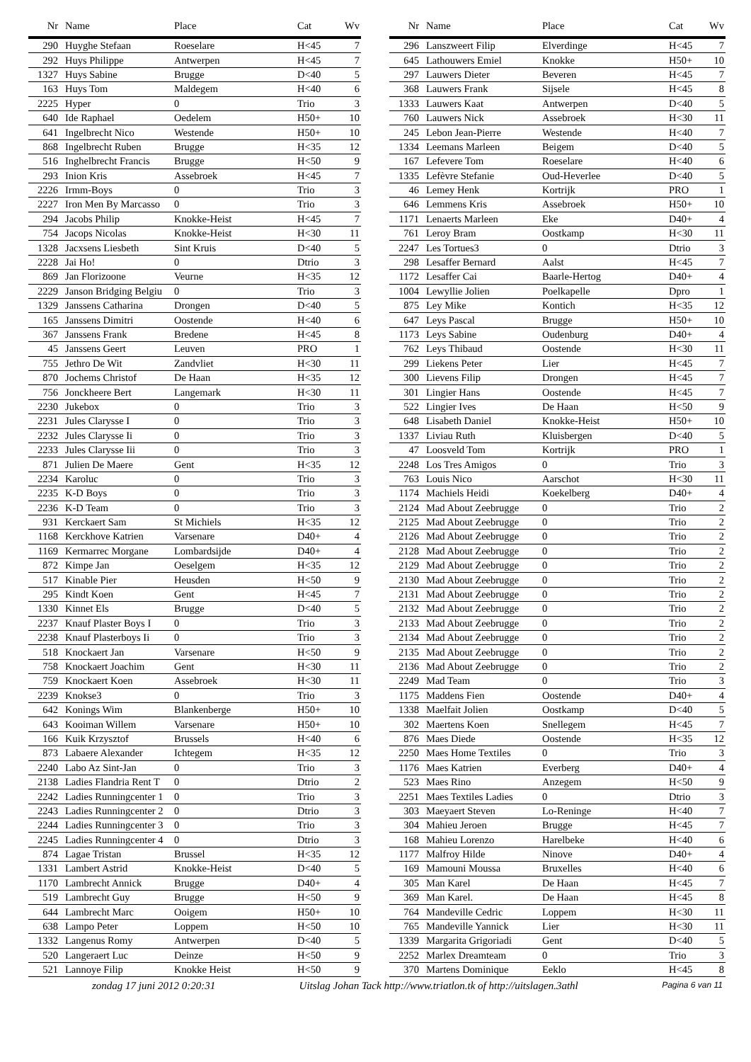| Nr | Name | Place | Cat | Wv |
| --- | --- | --- | --- | --- |
| 290 | Huyghe Stefaan | Roeselare | H<45 | 7 |
| 292 | Huys Philippe | Antwerpen | H<45 | 7 |
| 1327 | Huys Sabine | Brugge | D<40 | 5 |
| 163 | Huys Tom | Maldegem | H<40 | 6 |
| 2225 | Hyper | 0 | Trio | 3 |
| 640 | Ide Raphael | Oedelem | H50+ | 10 |
| 641 | Ingelbrecht Nico | Westende | H50+ | 10 |
| 868 | Ingelbrecht Ruben | Brugge | H<35 | 12 |
| 516 | Inghelbrecht Francis | Brugge | H<50 | 9 |
| 293 | Inion Kris | Assebroek | H<45 | 7 |
| 2226 | Irmm-Boys | 0 | Trio | 3 |
| 2227 | Iron Men By Marcasso | 0 | Trio | 3 |
| 294 | Jacobs Philip | Knokke-Heist | H<45 | 7 |
| 754 | Jacops Nicolas | Knokke-Heist | H<30 | 11 |
| 1328 | Jacxsens Liesbeth | Sint Kruis | D<40 | 5 |
| 2228 | Jai Ho! | 0 | Dtrio | 3 |
| 869 | Jan Florizoone | Veurne | H<35 | 12 |
| 2229 | Janson Bridging Belgiu | 0 | Trio | 3 |
| 1329 | Janssens Catharina | Drongen | D<40 | 5 |
| 165 | Janssens Dimitri | Oostende | H<40 | 6 |
| 367 | Janssens Frank | Bredene | H<45 | 8 |
| 45 | Janssens Geert | Leuven | PRO | 1 |
| 755 | Jethro De Wit | Zandvliet | H<30 | 11 |
| 870 | Jochems Christof | De Haan | H<35 | 12 |
| 756 | Jonckheere Bert | Langemark | H<30 | 11 |
| 2230 | Jukebox | 0 | Trio | 3 |
| 2231 | Jules Clarysse I | 0 | Trio | 3 |
| 2232 | Jules Clarysse Ii | 0 | Trio | 3 |
| 2233 | Jules Clarysse Iii | 0 | Trio | 3 |
| 871 | Julien De Maere | Gent | H<35 | 12 |
| 2234 | Karoluc | 0 | Trio | 3 |
| 2235 | K-D Boys | 0 | Trio | 3 |
| 2236 | K-D Team | 0 | Trio | 3 |
| 931 | Kerckaert Sam | St Michiels | H<35 | 12 |
| 1168 | Kerckhove Katrien | Varsenare | D40+ | 4 |
| 1169 | Kermarrec Morgane | Lombardsijde | D40+ | 4 |
| 872 | Kimpe Jan | Oeselgem | H<35 | 12 |
| 517 | Kinable Pier | Heusden | H<50 | 9 |
| 295 | Kindt Koen | Gent | H<45 | 7 |
| 1330 | Kinnet Els | Brugge | D<40 | 5 |
| 2237 | Knauf Plaster Boys I | 0 | Trio | 3 |
| 2238 | Knauf Plasterboys Ii | 0 | Trio | 3 |
| 518 | Knockaert Jan | Varsenare | H<50 | 9 |
| 758 | Knockaert Joachim | Gent | H<30 | 11 |
| 759 | Knockaert Koen | Assebroek | H<30 | 11 |
| 2239 | Knokse3 | 0 | Trio | 3 |
| 642 | Konings Wim | Blankenberge | H50+ | 10 |
| 643 | Kooiman Willem | Varsenare | H50+ | 10 |
| 166 | Kuik Krzysztof | Brussels | H<40 | 6 |
| 873 | Labaere Alexander | Ichtegem | H<35 | 12 |
| 2240 | Labo Az Sint-Jan | 0 | Trio | 3 |
| 2138 | Ladies Flandria Rent T | 0 | Dtrio | 2 |
| 2242 | Ladies Runningcenter 1 | 0 | Trio | 3 |
| 2243 | Ladies Runningcenter 2 | 0 | Dtrio | 3 |
| 2244 | Ladies Runningcenter 3 | 0 | Trio | 3 |
| 2245 | Ladies Runningcenter 4 | 0 | Dtrio | 3 |
| 874 | Lagae Tristan | Brussel | H<35 | 12 |
| 1331 | Lambert Astrid | Knokke-Heist | D<40 | 5 |
| 1170 | Lambrecht Annick | Brugge | D40+ | 4 |
| 519 | Lambrecht Guy | Brugge | H<50 | 9 |
| 644 | Lambrecht Marc | Ooigem | H50+ | 10 |
| 638 | Lampo Peter | Loppem | H<50 | 10 |
| 1332 | Langenus Romy | Antwerpen | D<40 | 5 |
| 520 | Langeraert Luc | Deinze | H<50 | 9 |
| 521 | Lannoye Filip | Knokke Heist | H<50 | 9 |
| Nr | Name | Place | Cat | Wv |
| --- | --- | --- | --- | --- |
| 296 | Lanszweert Filip | Elverdinge | H<45 | 7 |
| 645 | Lathouwers Emiel | Knokke | H50+ | 10 |
| 297 | Lauwers Dieter | Beveren | H<45 | 7 |
| 368 | Lauwers Frank | Sijsele | H<45 | 8 |
| 1333 | Lauwers Kaat | Antwerpen | D<40 | 5 |
| 760 | Lauwers Nick | Assebroek | H<30 | 11 |
| 245 | Lebon Jean-Pierre | Westende | H<40 | 7 |
| 1334 | Leemans Marleen | Beigem | D<40 | 5 |
| 167 | Lefevere Tom | Roeselare | H<40 | 6 |
| 1335 | Lefèvre Stefanie | Oud-Heverlee | D<40 | 5 |
| 46 | Lemey Henk | Kortrijk | PRO | 1 |
| 646 | Lemmens Kris | Assebroek | H50+ | 10 |
| 1171 | Lenaerts Marleen | Eke | D40+ | 4 |
| 761 | Leroy Bram | Oostkamp | H<30 | 11 |
| 2247 | Les Tortues3 | 0 | Dtrio | 3 |
| 298 | Lesaffer Bernard | Aalst | H<45 | 7 |
| 1172 | Lesaffer Cai | Baarle-Hertog | D40+ | 4 |
| 1004 | Lewyllie Jolien | Poelkapelle | Dpro | 1 |
| 875 | Ley Mike | Kontich | H<35 | 12 |
| 647 | Leys Pascal | Brugge | H50+ | 10 |
| 1173 | Leys Sabine | Oudenburg | D40+ | 4 |
| 762 | Leys Thibaud | Oostende | H<30 | 11 |
| 299 | Liekens Peter | Lier | H<45 | 7 |
| 300 | Lievens Filip | Drongen | H<45 | 7 |
| 301 | Lingier Hans | Oostende | H<45 | 7 |
| 522 | Lingier Ives | De Haan | H<50 | 9 |
| 648 | Lisabeth Daniel | Knokke-Heist | H50+ | 10 |
| 1337 | Liviau Ruth | Kluisbergen | D<40 | 5 |
| 47 | Loosveld Tom | Kortrijk | PRO | 1 |
| 2248 | Los Tres Amigos | 0 | Trio | 3 |
| 763 | Louis Nico | Aarschot | H<30 | 11 |
| 1174 | Machiels Heidi | Koekelberg | D40+ | 4 |
| 2124 | Mad About Zeebrugge | 0 | Trio | 2 |
| 2125 | Mad About Zeebrugge | 0 | Trio | 2 |
| 2126 | Mad About Zeebrugge | 0 | Trio | 2 |
| 2128 | Mad About Zeebrugge | 0 | Trio | 2 |
| 2129 | Mad About Zeebrugge | 0 | Trio | 2 |
| 2130 | Mad About Zeebrugge | 0 | Trio | 2 |
| 2131 | Mad About Zeebrugge | 0 | Trio | 2 |
| 2132 | Mad About Zeebrugge | 0 | Trio | 2 |
| 2133 | Mad About Zeebrugge | 0 | Trio | 2 |
| 2134 | Mad About Zeebrugge | 0 | Trio | 2 |
| 2135 | Mad About Zeebrugge | 0 | Trio | 2 |
| 2136 | Mad About Zeebrugge | 0 | Trio | 2 |
| 2249 | Mad Team | 0 | Trio | 3 |
| 1175 | Maddens Fien | Oostende | D40+ | 4 |
| 1338 | Maelfait Jolien | Oostkamp | D<40 | 5 |
| 302 | Maertens Koen | Snellegem | H<45 | 7 |
| 876 | Maes Diede | Oostende | H<35 | 12 |
| 2250 | Maes Home Textiles | 0 | Trio | 3 |
| 1176 | Maes Katrien | Everberg | D40+ | 4 |
| 523 | Maes Rino | Anzegem | H<50 | 9 |
| 2251 | Maes Textiles Ladies | 0 | Dtrio | 3 |
| 303 | Maeyaert Steven | Lo-Reninge | H<40 | 7 |
| 304 | Mahieu Jeroen | Brugge | H<45 | 7 |
| 168 | Mahieu Lorenzo | Harelbeke | H<40 | 6 |
| 1177 | Malfroy Hilde | Ninove | D40+ | 4 |
| 169 | Mamouni Moussa | Bruxelles | H<40 | 6 |
| 305 | Man Karel | De Haan | H<45 | 7 |
| 369 | Man Karel. | De Haan | H<45 | 8 |
| 764 | Mandeville Cedric | Loppem | H<30 | 11 |
| 765 | Mandeville Yannick | Lier | H<30 | 11 |
| 1339 | Margarita Grigoriadi | Gent | D<40 | 5 |
| 2252 | Marlex Dreamteam | 0 | Trio | 3 |
| 370 | Martens Dominique | Eeklo | H<45 | 8 |
zondag 17 juni 2012 0:20:31 Uitslag Johan Tack http://www.triatlon.tk of http://uitslagen.3athl Pagina 6 van 11